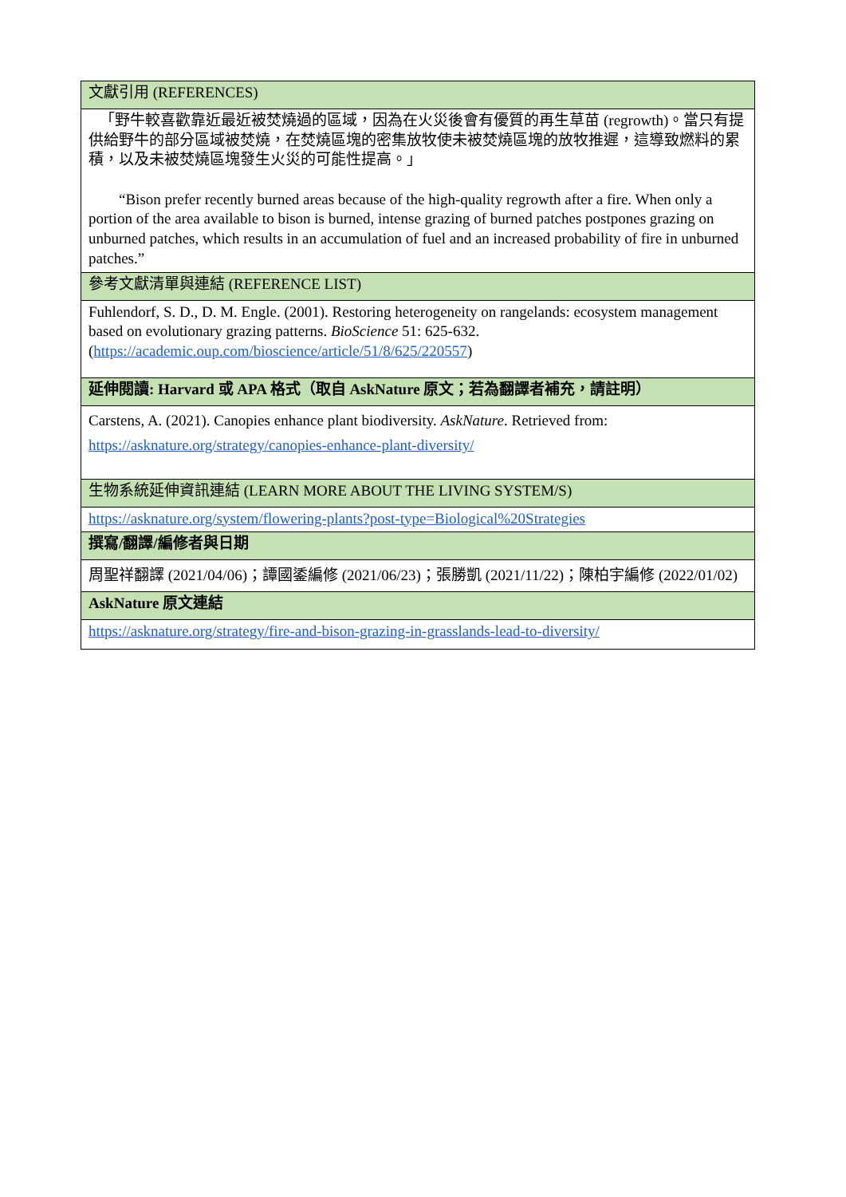| 文獻引用 (REFERENCES) |
| 「野牛較喜歡靠近最近被焚燒過的區域，因為在火災後會有優質的再生草苗 (regrowth)。當只有提供給野牛的部分區域被焚燒，在焚燒區塊的密集放牧使未被焚燒區塊的放牧推遲，這導致燃料的累積，以及未被焚燒區塊發生火災的可能性提高。」 “Bison prefer recently burned areas because of the high-quality regrowth after a fire. When only a portion of the area available to bison is burned, intense grazing of burned patches postpones grazing on unburned patches, which results in an accumulation of fuel and an increased probability of fire in unburned patches.” |
| 參考文獻清單與連結 (REFERENCE LIST) |
| Fuhlendorf, S. D., D. M. Engle. (2001). Restoring heterogeneity on rangelands: ecosystem management based on evolutionary grazing patterns. BioScience 51: 625-632. ( https://academic.oup.com/bioscience/article/51/8/625/220557 ) |
| 延伸閱讀: Harvard 或 APA 格式（取自 AskNature 原文；若為翻譯者補充，請註明） |
| Carstens, A. (2021). Canopies enhance plant biodiversity. AskNature . Retrieved from: https://asknature.org/strategy/canopies-enhance-plant-diversity/ |
| 生物系統延伸資訊連結 (LEARN MORE ABOUT THE LIVING SYSTEM/S) |
| https://asknature.org/system/flowering-plants?post-type=Biological%20Strategies |
| 撰寫/翻譯/編修者與日期 |
| 周聖祥翻譯 (2021/04/06)；譚國鋈編修 (2021/06/23)；張勝凱 (2021/11/22)；陳柏宇編修 (2022/01/02) |
| AskNature 原文連結 |
| https://asknature.org/strategy/fire-and-bison-grazing-in-grasslands-lead-to-diversity/ |